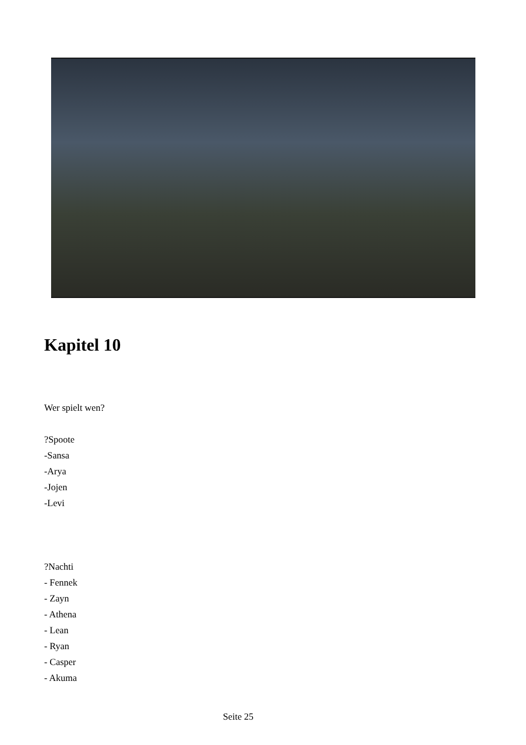Kapitel 10
Wer spielt wen?
?Spoote
-Sansa
-Arya
-Jojen
-Levi
?Nachti
- Fennek
- Zayn
- Athena
- Lean
- Ryan
- Casper
- Akuma
Seite 25